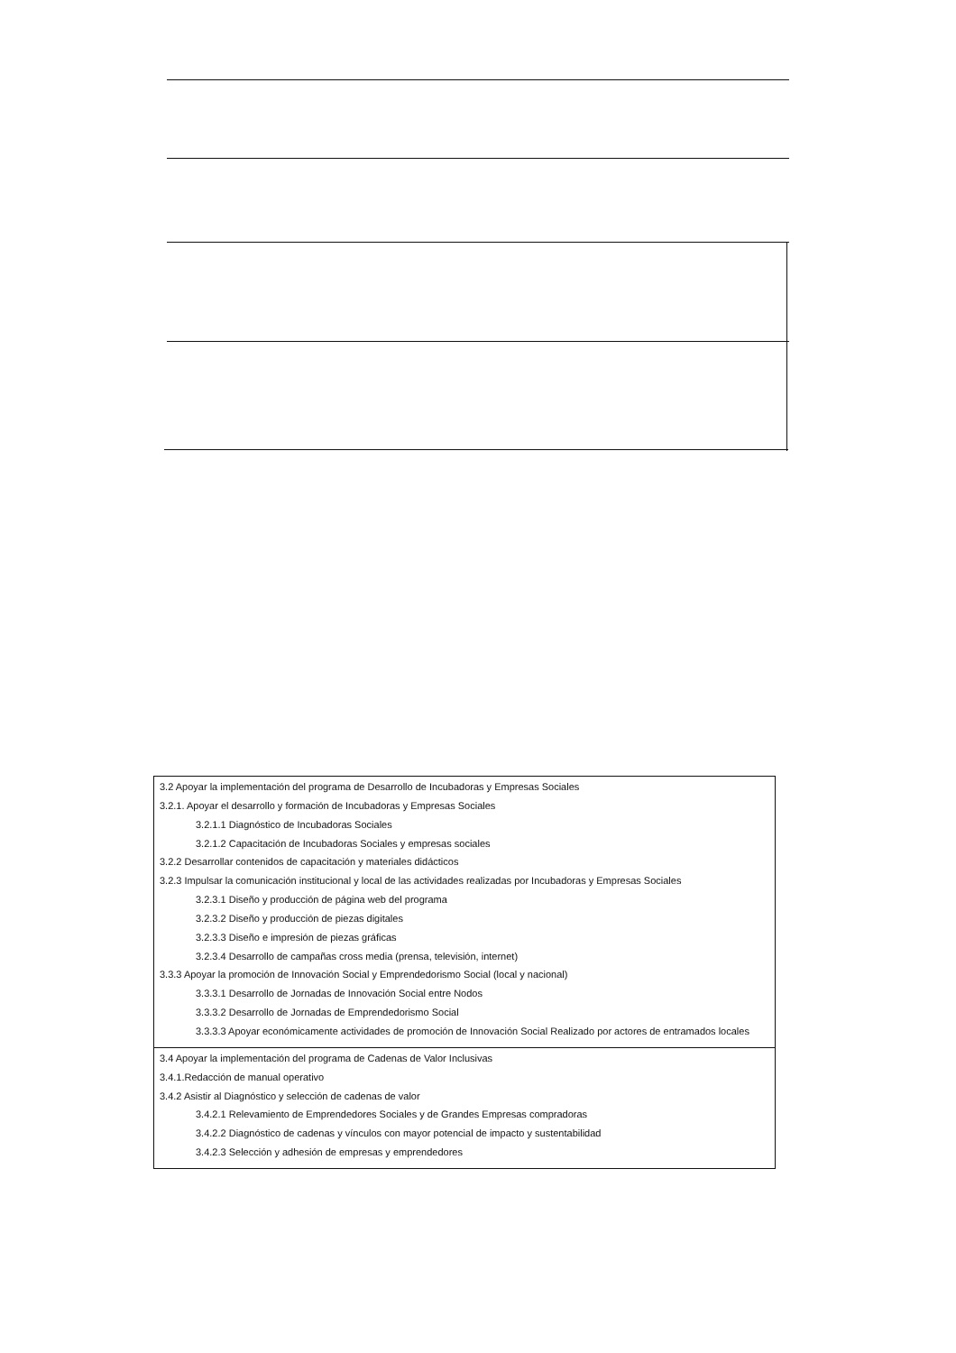| 3.2 Apoyar la implementación del programa de Desarrollo de Incubadoras y Empresas Sociales 3.2.1. Apoyar el desarrollo y formación de Incubadoras y Empresas Sociales 3.2.1.1 Diagnóstico de Incubadoras Sociales 3.2.1.2 Capacitación de Incubadoras Sociales y empresas sociales 3.2.2 Desarrollar contenidos de capacitación y materiales didácticos 3.2.3 Impulsar la comunicación institucional y local de las actividades realizadas por Incubadoras y Empresas Sociales 3.2.3.1 Diseño y producción de página web del programa 3.2.3.2 Diseño y producción de piezas digitales 3.2.3.3 Diseño e impresión de piezas gráficas 3.2.3.4 Desarrollo de campañas cross media (prensa, televisión, internet) 3.3.3 Apoyar la promoción de Innovación Social y Emprendedorismo Social (local y nacional) 3.3.3.1 Desarrollo de Jornadas de Innovación Social entre Nodos 3.3.3.2 Desarrollo de Jornadas de Emprendedorismo Social 3.3.3.3 Apoyar económicamente actividades de promoción de Innovación Social Realizado por actores de entramados locales |
| 3.4 Apoyar la implementación del programa de Cadenas de Valor Inclusivas 3.4.1.Redacción de manual operativo 3.4.2 Asistir al Diagnóstico y selección de cadenas de valor 3.4.2.1 Relevamiento de Emprendedores Sociales y de Grandes Empresas compradoras 3.4.2.2 Diagnóstico de cadenas y vínculos con mayor potencial de impacto y sustentabilidad 3.4.2.3 Selección y adhesión de empresas y emprendedores |